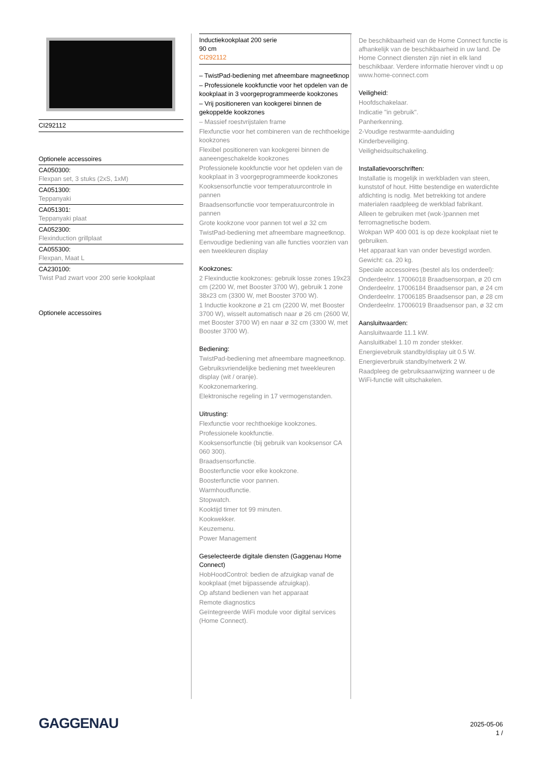CI292112
Optionele accessoires
CA050300:
Flexpan set, 3 stuks (2xS, 1xM)
CA051300:
Teppanyaki
CA051301:
Teppanyaki plaat
CA052300:
Flexinduction grillplaat
CA055300:
Flexpan, Maat L
CA230100:
Twist Pad zwart voor 200 serie kookplaat
Optionele accessoires
Inductiekookplaat 200 serie
90 cm
CI292112
– TwistPad-bediening met afneembare magneetknop
– Professionele kookfunctie voor het opdelen van de kookplaat in 3 voorgeprogrammeerde kookzones
– Vrij positioneren van kookgerei binnen de gekoppelde kookzones
– Massief roestvrijstalen frame
Flexfunctie voor het combineren van de rechthoekige kookzones
Flexibel positioneren van kookgerei binnen de aaneengeschakelde kookzones
Professionele kookfunctie voor het opdelen van de kookplaat in 3 voorgeprogrammeerde kookzones
Kooksensorfunctie voor temperatuurcontrole in pannen
Braadsensorfunctie voor temperatuurcontrole in pannen
Grote kookzone voor pannen tot wel ø 32 cm
TwistPad-bediening met afneembare magneetknop.
Eenvoudige bediening van alle functies voorzien van een tweekleuren display
Kookzones:
2 Flexinductie kookzones: gebruik losse zones 19x23 cm (2200 W, met Booster 3700 W), gebruik 1 zone 38x23 cm (3300 W, met Booster 3700 W).
1 Inductie kookzone ø 21 cm (2200 W, met Booster 3700 W), wisselt automatisch naar ø 26 cm (2600 W, met Booster 3700 W) en naar ø 32 cm (3300 W, met Booster 3700 W).
Bediening:
TwistPad-bediening met afneembare magneetknop.
Gebruiksvriendelijke bediening met tweekleuren display (wit / oranje).
Kookzonemarkering.
Elektronische regeling in 17 vermogenstanden.
Uitrusting:
Flexfunctie voor rechthoekige kookzones.
Professionele kookfunctie.
Kooksensorfunctie (bij gebruik van kooksensor CA 060 300).
Braadsensorfunctie.
Boosterfunctie voor elke kookzone.
Boosterfunctie voor pannen.
Warmhoudfunctie.
Stopwatch.
Kooktijd timer tot 99 minuten.
Kookwekker.
Keuzemenu.
Power Management
Geselecteerde digitale diensten (Gaggenau Home Connect)
HobHoodControl: bedien de afzuigkap vanaf de kookplaat (met bijpassende afzuigkap).
Op afstand bedienen van het apparaat
Remote diagnostics
Geïntegreerde WiFi module voor digital services (Home Connect).
De beschikbaarheid van de Home Connect functie is afhankelijk van de beschikbaarheid in uw land. De Home Connect diensten zijn niet in elk land beschikbaar. Verdere informatie hierover vindt u op www.home-connect.com
Veiligheid:
Hoofdschakelaar.
Indicatie "in gebruik".
Panherkenning.
2-Voudige restwarmte-aanduiding
Kinderbeveiliging.
Veiligheidsuitschakeling.
Installatievoorschriften:
Installatie is mogelijk in werkbladen van steen, kunststof of hout. Hitte bestendige en waterdichte afdichting is nodig. Met betrekking tot andere materialen raadpleeg de werkblad fabrikant.
Alleen te gebruiken met (wok-)pannen met ferromagnetische bodem.
Wokpan WP 400 001 is op deze kookplaat niet te gebruiken.
Het apparaat kan van onder bevestigd worden.
Gewicht: ca. 20 kg.
Speciale accessoires (bestel als los onderdeel):
Onderdeelnr. 17006018 Braadsensorpan, ø 20 cm Onderdeelnr. 17006184 Braadsensor pan, ø 24 cm Onderdeelnr. 17006185 Braadsensor pan, ø 28 cm Onderdeelnr. 17006019 Braadsensor pan, ø 32 cm
Aansluitwaarden:
Aansluitwaarde 11.1 kW.
Aansluitkabel 1.10 m zonder stekker.
Energievebruik standby/display uit 0.5 W.
Energieverbruik standby/netwerk 2 W.
Raadpleeg de gebruiksaanwijzing wanneer u de WiFi-functie wilt uitschakelen.
GAGGENAU
2025-05-06
1 /